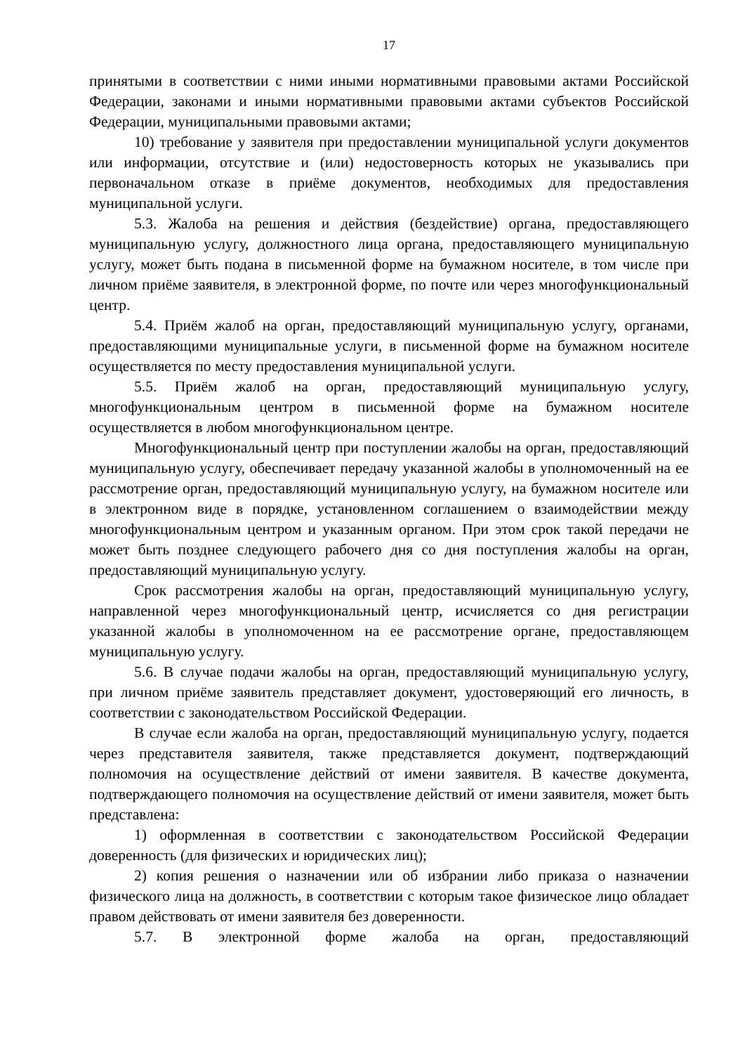17
принятыми в соответствии с ними иными нормативными правовыми актами Российской Федерации, законами и иными нормативными правовыми актами субъектов Российской Федерации, муниципальными правовыми актами;
10) требование у заявителя при предоставлении муниципальной услуги документов или информации, отсутствие и (или) недостоверность которых не указывались при первоначальном отказе в приёме документов, необходимых для предоставления муниципальной услуги.
5.3. Жалоба на решения и действия (бездействие) органа, предоставляющего муниципальную услугу, должностного лица органа, предоставляющего муниципальную услугу, может быть подана в письменной форме на бумажном носителе, в том числе при личном приёме заявителя, в электронной форме, по почте или через многофункциональный центр.
5.4. Приём жалоб на орган, предоставляющий муниципальную услугу, органами, предоставляющими муниципальные услуги, в письменной форме на бумажном носителе осуществляется по месту предоставления муниципальной услуги.
5.5. Приём жалоб на орган, предоставляющий муниципальную услугу, многофункциональным центром в письменной форме на бумажном носителе осуществляется в любом многофункциональном центре.
Многофункциональный центр при поступлении жалобы на орган, предоставляющий муниципальную услугу, обеспечивает передачу указанной жалобы в уполномоченный на ее рассмотрение орган, предоставляющий муниципальную услугу, на бумажном носителе или в электронном виде в порядке, установленном соглашением о взаимодействии между многофункциональным центром и указанным органом. При этом срок такой передачи не может быть позднее следующего рабочего дня со дня поступления жалобы на орган, предоставляющий муниципальную услугу.
Срок рассмотрения жалобы на орган, предоставляющий муниципальную услугу, направленной через многофункциональный центр, исчисляется со дня регистрации указанной жалобы в уполномоченном на ее рассмотрение органе, предоставляющем муниципальную услугу.
5.6. В случае подачи жалобы на орган, предоставляющий муниципальную услугу, при личном приёме заявитель представляет документ, удостоверяющий его личность, в соответствии с законодательством Российской Федерации.
В случае если жалоба на орган, предоставляющий муниципальную услугу, подается через представителя заявителя, также представляется документ, подтверждающий полномочия на осуществление действий от имени заявителя. В качестве документа, подтверждающего полномочия на осуществление действий от имени заявителя, может быть представлена:
1) оформленная в соответствии с законодательством Российской Федерации доверенность (для физических и юридических лиц);
2) копия решения о назначении или об избрании либо приказа о назначении физического лица на должность, в соответствии с которым такое физическое лицо обладает правом действовать от имени заявителя без доверенности.
5.7. В электронной форме жалоба на орган, предоставляющий